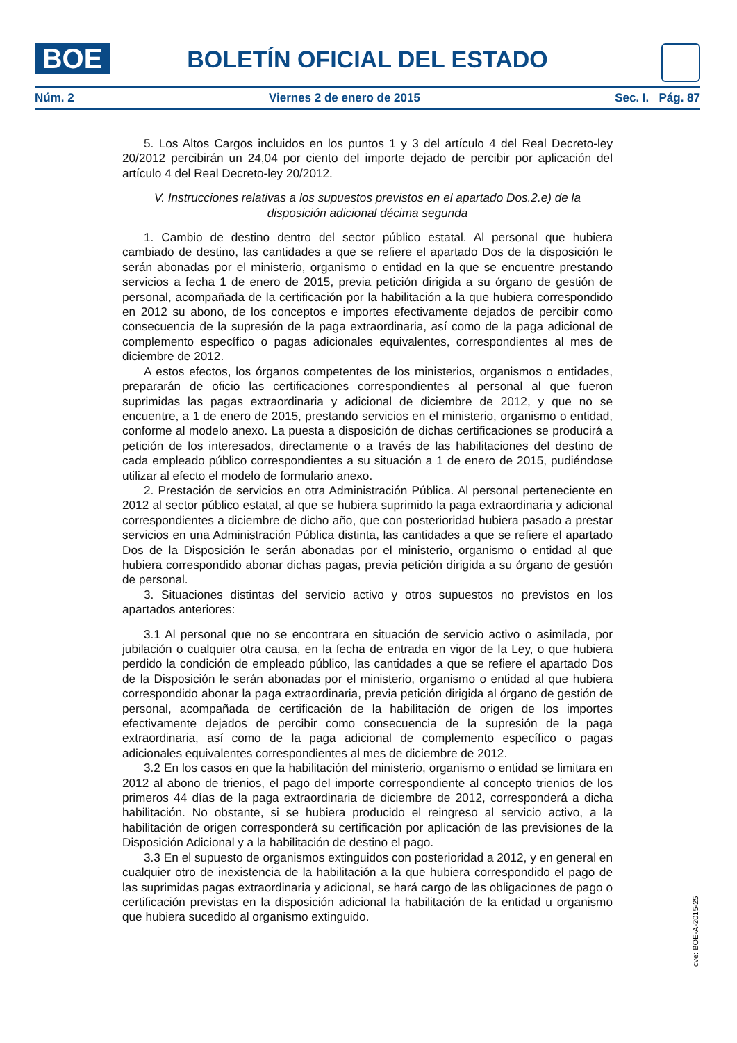BOE BOLETÍN OFICIAL DEL ESTADO
Núm. 2 Viernes 2 de enero de 2015 Sec. I. Pág. 87
5. Los Altos Cargos incluidos en los puntos 1 y 3 del artículo 4 del Real Decreto-ley 20/2012 percibirán un 24,04 por ciento del importe dejado de percibir por aplicación del artículo 4 del Real Decreto-ley 20/2012.
V. Instrucciones relativas a los supuestos previstos en el apartado Dos.2.e) de la
disposición adicional décima segunda
1. Cambio de destino dentro del sector público estatal. Al personal que hubiera cambiado de destino, las cantidades a que se refiere el apartado Dos de la disposición le serán abonadas por el ministerio, organismo o entidad en la que se encuentre prestando servicios a fecha 1 de enero de 2015, previa petición dirigida a su órgano de gestión de personal, acompañada de la certificación por la habilitación a la que hubiera correspondido en 2012 su abono, de los conceptos e importes efectivamente dejados de percibir como consecuencia de la supresión de la paga extraordinaria, así como de la paga adicional de complemento específico o pagas adicionales equivalentes, correspondientes al mes de diciembre de 2012.
A estos efectos, los órganos competentes de los ministerios, organismos o entidades, prepararán de oficio las certificaciones correspondientes al personal al que fueron suprimidas las pagas extraordinaria y adicional de diciembre de 2012, y que no se encuentre, a 1 de enero de 2015, prestando servicios en el ministerio, organismo o entidad, conforme al modelo anexo. La puesta a disposición de dichas certificaciones se producirá a petición de los interesados, directamente o a través de las habilitaciones del destino de cada empleado público correspondientes a su situación a 1 de enero de 2015, pudiéndose utilizar al efecto el modelo de formulario anexo.
2. Prestación de servicios en otra Administración Pública. Al personal perteneciente en 2012 al sector público estatal, al que se hubiera suprimido la paga extraordinaria y adicional correspondientes a diciembre de dicho año, que con posterioridad hubiera pasado a prestar servicios en una Administración Pública distinta, las cantidades a que se refiere el apartado Dos de la Disposición le serán abonadas por el ministerio, organismo o entidad al que hubiera correspondido abonar dichas pagas, previa petición dirigida a su órgano de gestión de personal.
3. Situaciones distintas del servicio activo y otros supuestos no previstos en los apartados anteriores:
3.1 Al personal que no se encontrara en situación de servicio activo o asimilada, por jubilación o cualquier otra causa, en la fecha de entrada en vigor de la Ley, o que hubiera perdido la condición de empleado público, las cantidades a que se refiere el apartado Dos de la Disposición le serán abonadas por el ministerio, organismo o entidad al que hubiera correspondido abonar la paga extraordinaria, previa petición dirigida al órgano de gestión de personal, acompañada de certificación de la habilitación de origen de los importes efectivamente dejados de percibir como consecuencia de la supresión de la paga extraordinaria, así como de la paga adicional de complemento específico o pagas adicionales equivalentes correspondientes al mes de diciembre de 2012.
3.2 En los casos en que la habilitación del ministerio, organismo o entidad se limitara en 2012 al abono de trienios, el pago del importe correspondiente al concepto trienios de los primeros 44 días de la paga extraordinaria de diciembre de 2012, corresponderá a dicha habilitación. No obstante, si se hubiera producido el reingreso al servicio activo, a la habilitación de origen corresponderá su certificación por aplicación de las previsiones de la Disposición Adicional y a la habilitación de destino el pago.
3.3 En el supuesto de organismos extinguidos con posterioridad a 2012, y en general en cualquier otro de inexistencia de la habilitación a la que hubiera correspondido el pago de las suprimidas pagas extraordinaria y adicional, se hará cargo de las obligaciones de pago o certificación previstas en la disposición adicional la habilitación de la entidad u organismo que hubiera sucedido al organismo extinguido.
cve: BOE-A-2015-25